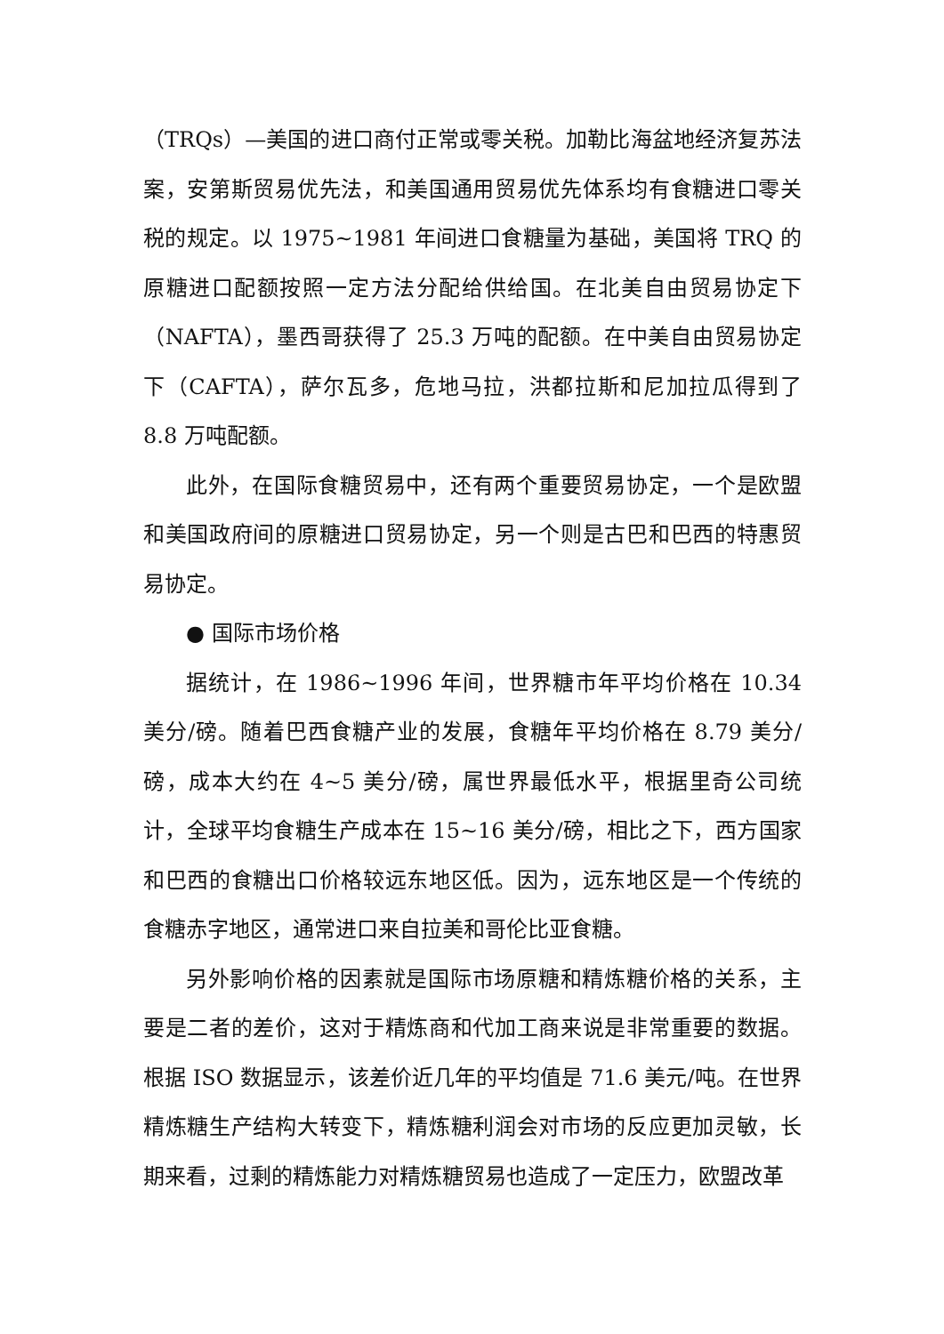（TRQs）—美国的进口商付正常或零关税。加勒比海盆地经济复苏法案，安第斯贸易优先法，和美国通用贸易优先体系均有食糖进口零关税的规定。以 1975~1981 年间进口食糖量为基础，美国将 TRQ 的原糖进口配额按照一定方法分配给供给国。在北美自由贸易协定下（NAFTA），墨西哥获得了 25.3 万吨的配额。在中美自由贸易协定下（CAFTA），萨尔瓦多，危地马拉，洪都拉斯和尼加拉瓜得到了 8.8 万吨配额。
此外，在国际食糖贸易中，还有两个重要贸易协定，一个是欧盟和美国政府间的原糖进口贸易协定，另一个则是古巴和巴西的特惠贸易协定。
● 国际市场价格
据统计，在 1986~1996 年间，世界糖市年平均价格在 10.34 美分/磅。随着巴西食糖产业的发展，食糖年平均价格在 8.79 美分/磅，成本大约在 4~5 美分/磅，属世界最低水平，根据里奇公司统计，全球平均食糖生产成本在 15~16 美分/磅，相比之下，西方国家和巴西的食糖出口价格较远东地区低。因为，远东地区是一个传统的食糖赤字地区，通常进口来自拉美和哥伦比亚食糖。
另外影响价格的因素就是国际市场原糖和精炼糖价格的关系，主要是二者的差价，这对于精炼商和代加工商来说是非常重要的数据。根据 ISO 数据显示，该差价近几年的平均值是 71.6 美元/吨。在世界精炼糖生产结构大转变下，精炼糖利润会对市场的反应更加灵敏，长期来看，过剩的精炼能力对精炼糖贸易也造成了一定压力，欧盟改革